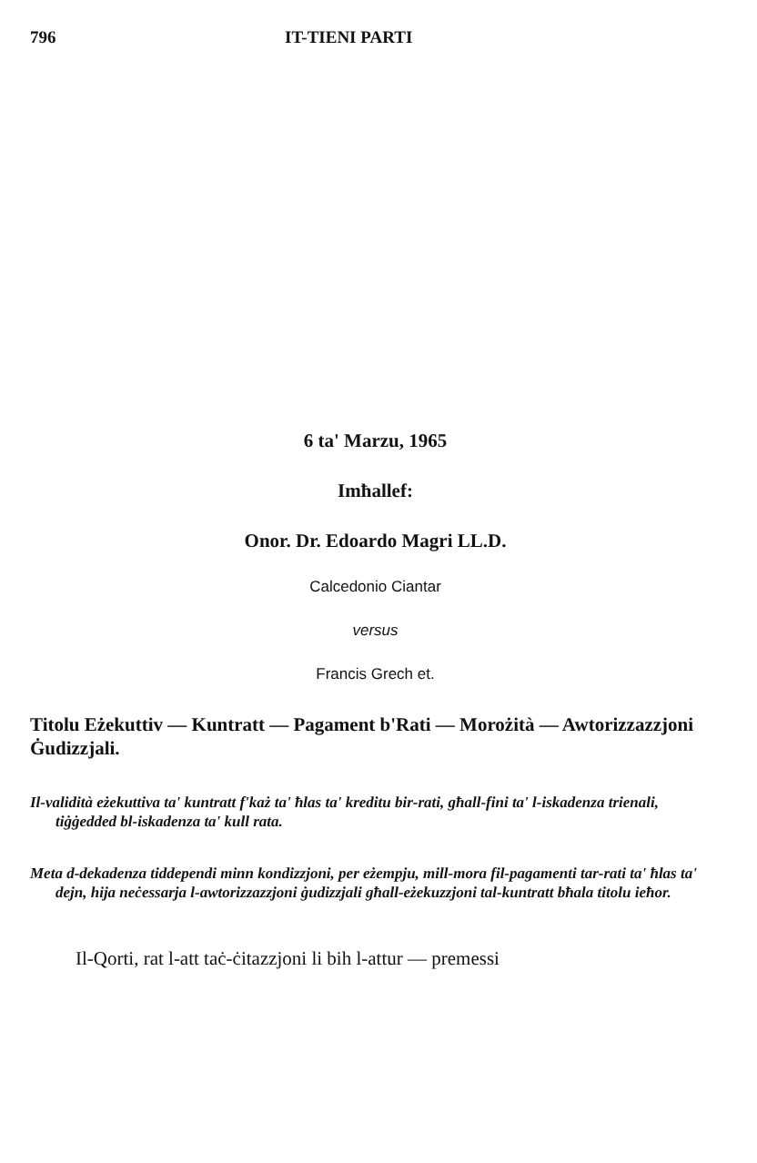796 IT-TIENI PARTI
6 ta' Marzu, 1965
Imħallef:
Onor. Dr. Edoardo Magri LL.D.
Calcedonio Ciantar
versus
Francis Grech et.
Titolu Eżekuttiv — Kuntratt — Pagament b'Rati — Morożità — Awtorizzazzjoni Ġudizzjali.
Il-validità eżekuttiva ta' kuntratt f'każ ta' ħlas ta' kreditu bir-rati, għall-fini ta' l-iskadenza trienali, tiġġedded bl-iskadenza ta' kull rata.
Meta d-dekadenza tiddependi minn kondizzjoni, per eżempju, mill-mora fil-pagamenti tar-rati ta' ħlas ta' dejn, hija neċessarja l-awtorizzazzjoni ġudizzjali għall-eżekuzzjoni tal-kuntratt bħala titolu ieħor.
Il-Qorti, rat l-att taċ-ċitazzjoni li bih l-attur — premessi